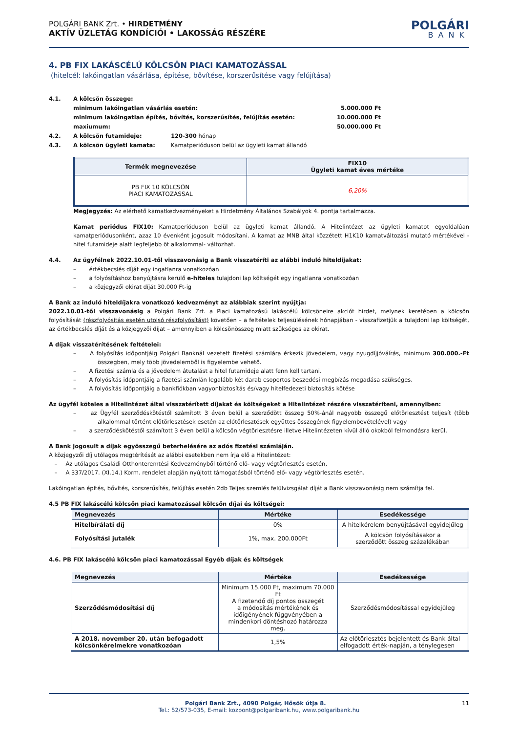POLGÁRI BANK Zrt. • HIRDETMÉNY
AKTÍV ÜZLETÁG KONDÍCIÓI • LAKOSSÁG RÉSZÉRE
POLGÁRI
BANK
4. PB FIX LAKÁSCÉLÚ KÖLCSÖN PIACI KAMATOZÁSSAL
(hitelcél: lakóingatlan vásárlása, építése, bővítése, korszerűsítése vagy felújítása)
4.1. A kölcsön összege:
minimum lakóingatlan vásárlás esetén: 5.000.000 Ft
minimum lakóingatlan építés, bővítés, korszerűsítés, felújítás esetén: 10.000.000 Ft
maxiumum: 50.000.000 Ft
4.2. A kölcsön futamideje: 120-300 hónap
4.3. A kölcsön ügyleti kamata: Kamatperióduson belül az ügyleti kamat állandó
| Termék megnevezése | FIX10 Ügyleti kamat éves mértéke |
| --- | --- |
| PB FIX 10 KÖLCSÖN PIACI KAMATOZÁSSAL | 6,20% |
Megjegyzés: Az elérhető kamatkedvezményeket a Hirdetmény Általános Szabályok 4. pontja tartalmazza.
Kamat periódus FIX10: Kamatperióduson belül az ügyleti kamat állandó. A Hitelintézet az ügyleti kamatot egyoldalúan kamatperiódusonként, azaz 10 évenként jogosult módosítani. A kamat az MNB által közzétett H1K10 kamatváltozási mutató mértékével - hitel futamideje alatt legfeljebb öt alkalommal- változhat.
4.4. Az ügyfélnek 2022.10.01-től visszavonásig a Bank visszatéríti az alábbi induló hiteldíjakat:
–   értékbecslés díját egy ingatlanra vonatkozóan
–   a folyósításhoz benyújtásra kerülő e-hiteles tulajdoni lap költségét egy ingatlanra vonatkozóan
–   a közjegyzői okirat díját 30.000 Ft-ig
A Bank az induló hiteldíjakra vonatkozó kedvezményt az alábbiak szerint nyújtja:
2022.10.01-től visszavonásig a Polgári Bank Zrt. a Piaci kamatozású lakáscélú kölcsöneire akciót hirdet, melynek keretében a kölcsön folyósítását (részfolyósítás esetén utolsó részfolyósítást) követően – a feltételek teljesülésének hónapjában - visszafizetjük a tulajdoni lap költségét, az értékbecslés díját és a közjegyzői díjat – amennyiben a kölcsönösszeg miatt szükséges az okirat.
A díjak visszatérítésének feltételei:
–   A folyósítás időpontjáig Polgári Banknál vezetett fizetési számlára érkezik jövedelem, vagy nyugdíjjóváírás, minimum 300.000.-Ft összegben, mely több jövedelemből is figyelembe vehető.
–   A fizetési számla és a jövedelem átutalást a hitel futamideje alatt fenn kell tartani.
–   A folyósítás időpontjáig a fizetési számlán legalább két darab csoportos beszedési megbízás megadása szükséges.
–   A folyósítás időpontjáig a bankfiókban vagyonbiztosítás és/vagy hitelfedezeti biztosítás kötése
Az ügyfél köteles a Hitelintézet által visszatérített díjakat és költségeket a Hitelintézet részére visszatéríteni, amennyiben:
–   az Ügyfél szerződéskötéstől számított 3 éven belül a szerződött összeg 50%-ánál nagyobb összegű előtörlesztést teljesít (több alkalommal történt előtörlesztések esetén az előtörlesztések együttes összegének figyelembevételével) vagy
–   a szerződéskötéstől számított 3 éven belül a kölcsön végtörlesztésre illetve Hitelintézeten kívül álló okokból felmondásra kerül.
A Bank jogosult a díjak egyösszegű beterhelésére az adós fizetési számláján.
A közjegyzői díj utólagos megtérítését az alábbi esetekben nem írja elő a Hitelintézet:
 –  Az utólagos Családi Otthonteremtési Kedvezményből történő elő- vagy végtörlesztés esetén,
 –  A 337/2017. (XI.14.) Korm. rendelet alapján nyújtott támogatásból történő elő- vagy végtörlesztés esetén.
Lakóingatlan építés, bővítés, korszerűsítés, felújítás esetén 2db Teljes szemlés felülvizsgálat díját a Bank visszavonásig nem számítja fel.
4.5 PB FIX lakáscélú kölcsön piaci kamatozással kölcsön díjai és költségei:
| Megnevezés | Mértéke | Esedékessége |
| --- | --- | --- |
| Hitelbírálati díj | 0% | A hitelkérelem benyújtásával egyidejűleg |
| Folyósítási jutalék | 1%, max. 200.000Ft | A kölcsön folyósításakor a szerződött összeg százalékában |
4.6. PB FIX lakáscélú kölcsön piaci kamatozással Egyéb díjak és költségek
| Megnevezés | Mértéke | Esedékessége |
| --- | --- | --- |
| Szerződésmódosítási díj | Minimum 15.000 Ft, maximum 70.000 Ft A fizetendő díj pontos összegét a módosítás mértékének és időigényének függvényében a mindenkori döntéshozó határozza meg. | Szerződésmódosítással egyidejűleg |
| A 2018. november 20. után befogadott kölcsönkérelmekre vonatkozóan | 1,5% | Az előtörlesztés bejelentett és Bank által elfogadott érték-napján, a ténylegesen |
Polgári Bank Zrt., 4090 Polgár, Hősök útja 8. 11
Tel.: 52/573-035, E-mail: kozpont@polgaribank.hu, www.polgaribank.hu